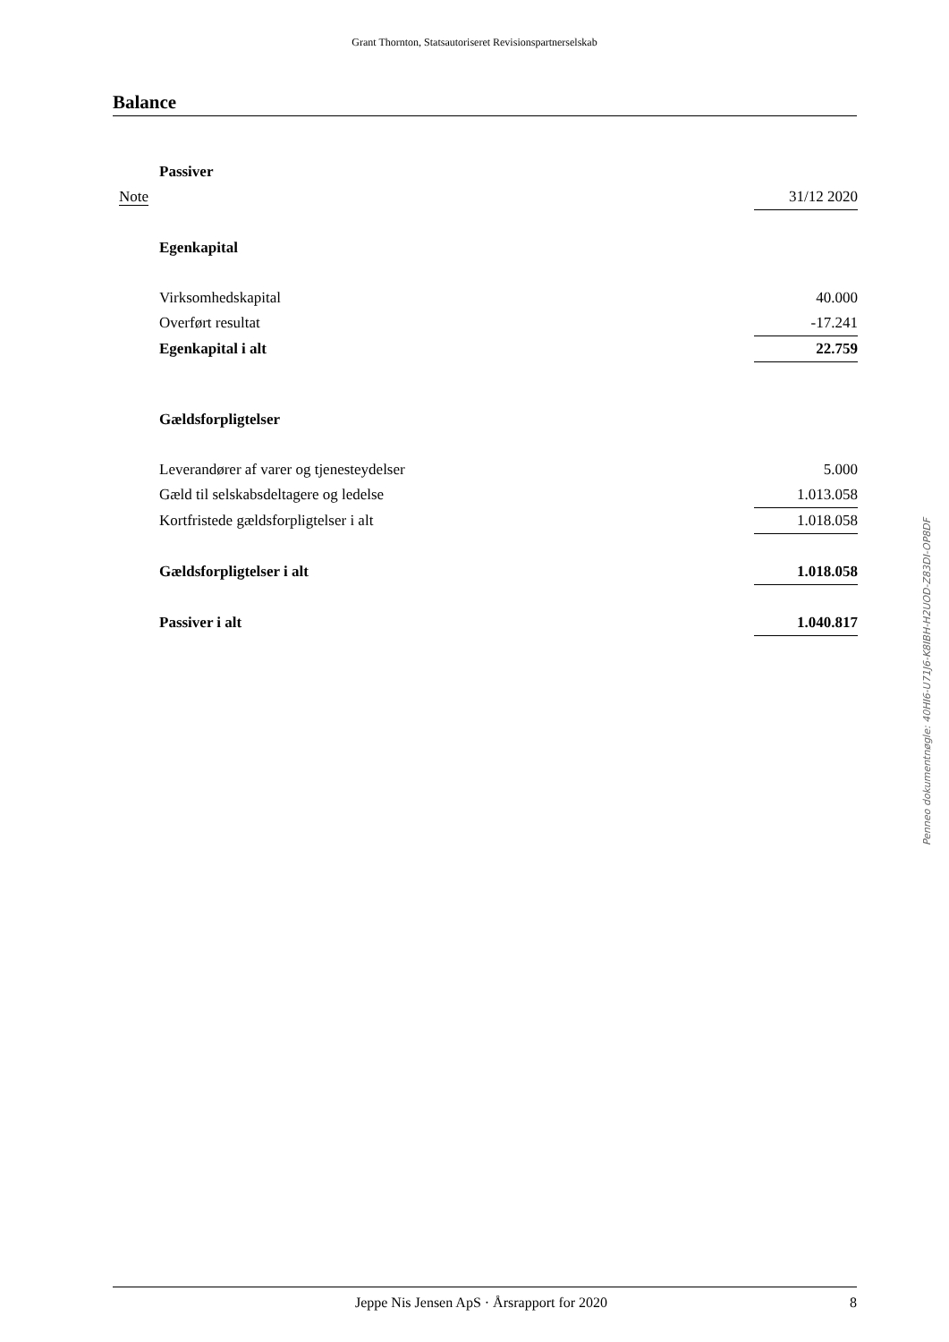Grant Thornton, Statsautoriseret Revisionspartnerselskab
Balance
| | Passiver | |
| Note | | 31/12 2020 |
| | Egenkapital | |
| | Virksomhedskapital | 40.000 |
| | Overført resultat | -17.241 |
| | Egenkapital i alt | 22.759 |
| | Gældsforpligtelser | |
| | Leverandører af varer og tjenesteydelser | 5.000 |
| | Gæld til selskabsdeltagere og ledelse | 1.013.058 |
| | Kortfristede gældsforpligtelser i alt | 1.018.058 |
| | Gældsforpligtelser i alt | 1.018.058 |
| | Passiver i alt | 1.040.817 |
Penneo dokumentnøgle: 40HI6-U71J6-K8IBH-H2UOD-Z83DI-OP8DF
Jeppe Nis Jensen ApS · Årsrapport for 2020 8